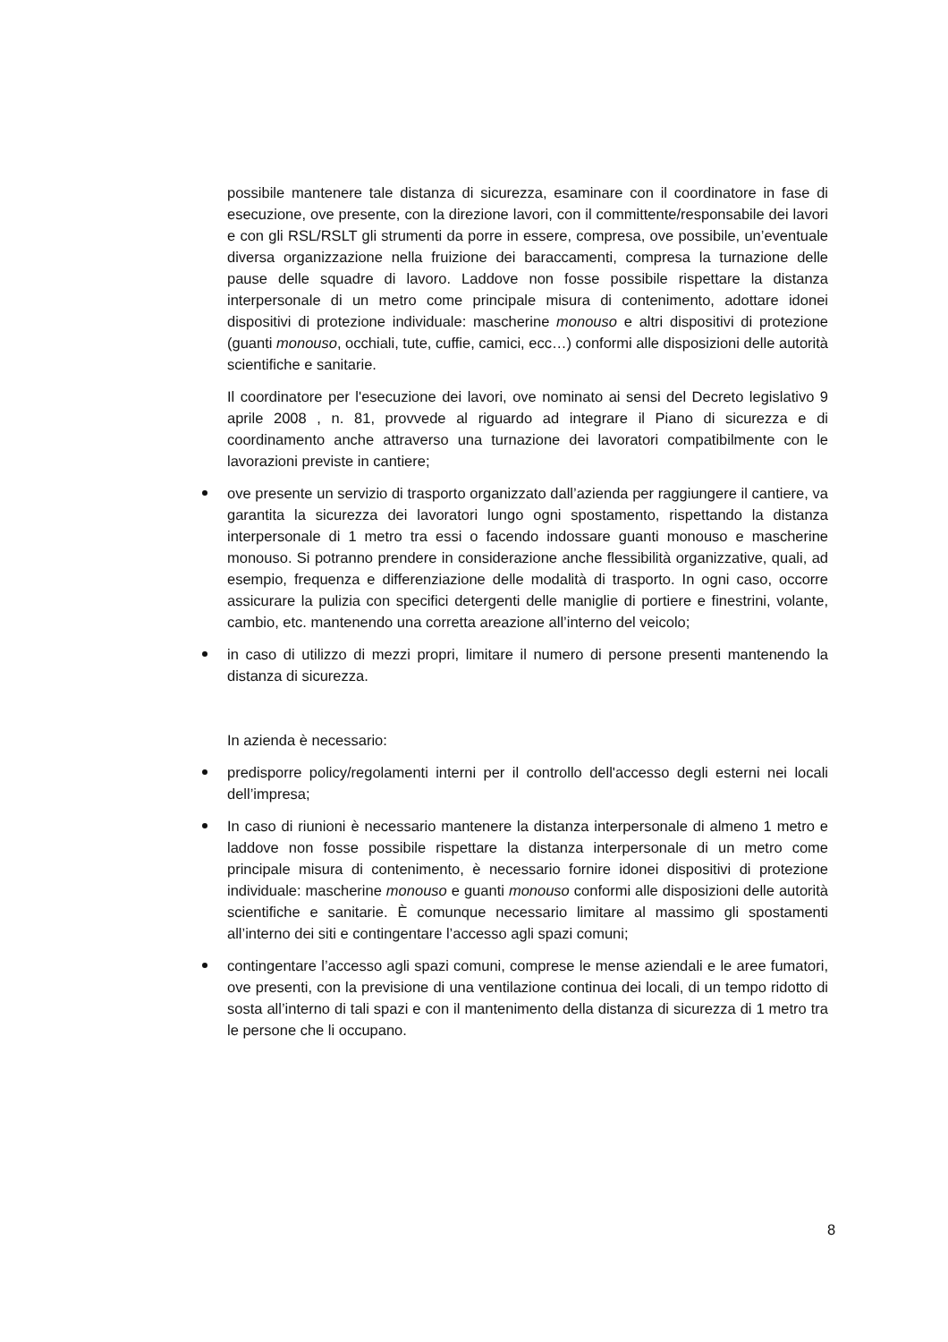possibile mantenere tale distanza di sicurezza, esaminare con il coordinatore in fase di esecuzione, ove presente, con la direzione lavori, con il committente/responsabile dei lavori e con gli RSL/RSLT gli strumenti da porre in essere, compresa, ove possibile, un’eventuale diversa organizzazione nella fruizione dei baraccamenti, compresa la turnazione delle pause delle squadre di lavoro. Laddove non fosse possibile rispettare la distanza interpersonale di un metro come principale misura di contenimento, adottare idonei dispositivi di protezione individuale: mascherine monouso e altri dispositivi di protezione (guanti monouso, occhiali, tute, cuffie, camici, ecc…) conformi alle disposizioni delle autorità scientifiche e sanitarie.
Il coordinatore per l'esecuzione dei lavori, ove nominato ai sensi del Decreto legislativo 9 aprile 2008 , n. 81, provvede al riguardo ad integrare il Piano di sicurezza e di coordinamento anche attraverso una turnazione dei lavoratori compatibilmente con le lavorazioni previste in cantiere;
ove presente un servizio di trasporto organizzato dall’azienda per raggiungere il cantiere, va garantita la sicurezza dei lavoratori lungo ogni spostamento, rispettando la distanza interpersonale di 1 metro tra essi o facendo indossare guanti monouso e mascherine monouso. Si potranno prendere in considerazione anche flessibilità organizzative, quali, ad esempio, frequenza e differenziazione delle modalità di trasporto. In ogni caso, occorre assicurare la pulizia con specifici detergenti delle maniglie di portiere e finestrini, volante, cambio, etc. mantenendo una corretta areazione all’interno del veicolo;
in caso di utilizzo di mezzi propri, limitare il numero di persone presenti mantenendo la distanza di sicurezza.
In azienda è necessario:
predisporre policy/regolamenti interni per il controllo dell'accesso degli esterni nei locali dell’impresa;
In caso di riunioni è necessario mantenere la distanza interpersonale di almeno 1 metro e laddove non fosse possibile rispettare la distanza interpersonale di un metro come principale misura di contenimento, è necessario fornire idonei dispositivi di protezione individuale: mascherine monouso e guanti monouso conformi alle disposizioni delle autorità scientifiche e sanitarie. È comunque necessario limitare al massimo gli spostamenti all’interno dei siti e contingentare l’accesso agli spazi comuni;
contingentare l’accesso agli spazi comuni, comprese le mense aziendali e le aree fumatori, ove presenti, con la previsione di una ventilazione continua dei locali, di un tempo ridotto di sosta all’interno di tali spazi e con il mantenimento della distanza di sicurezza di 1 metro tra le persone che li occupano.
8